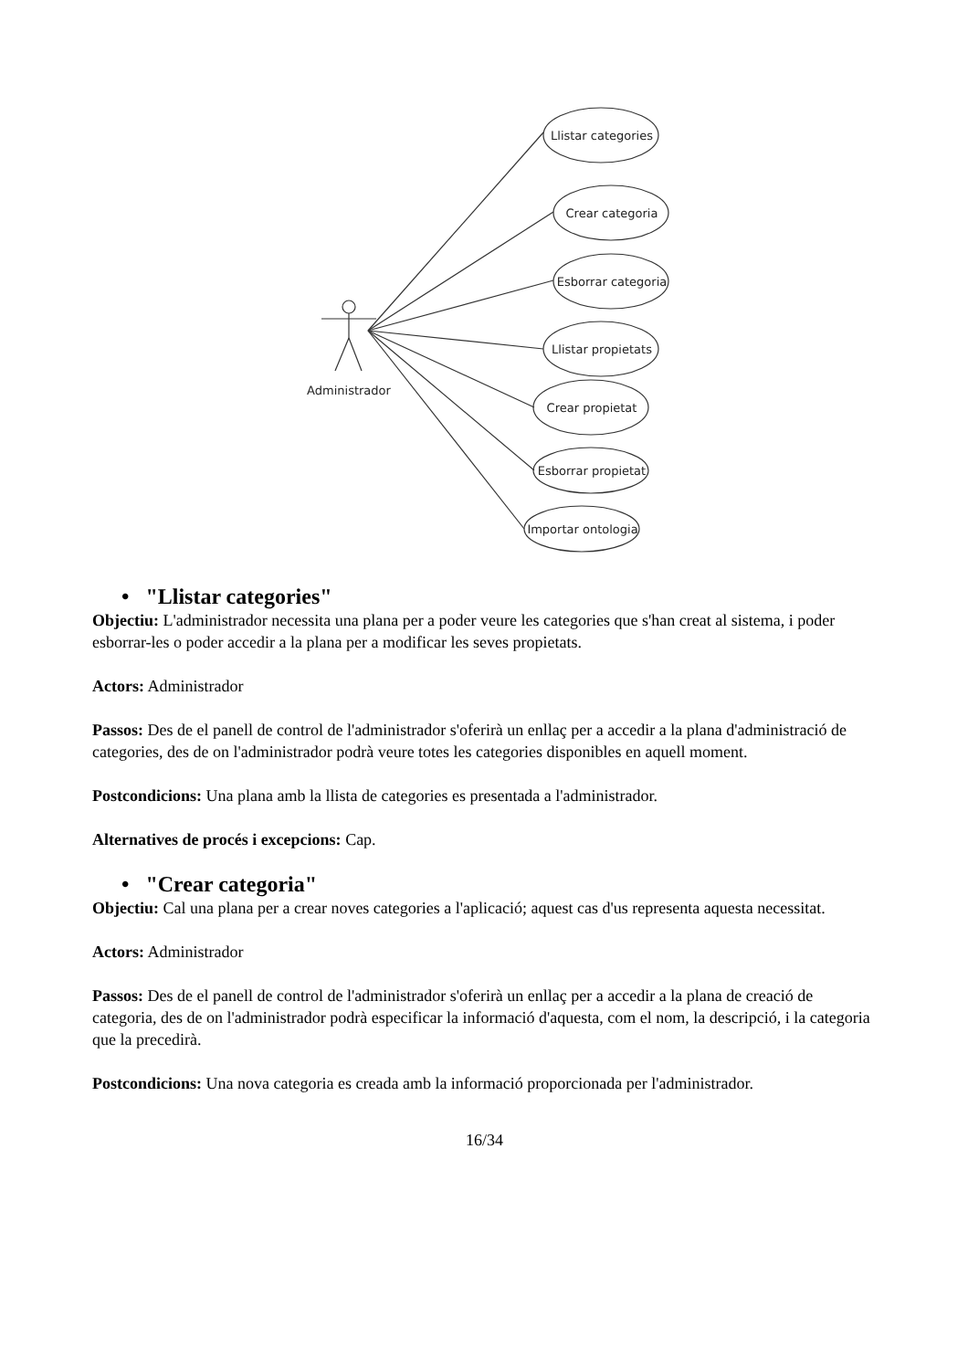Llistar categories
Crear categoria
Esborrar categoria
Llistar propietats
Crear propietat
Esborrar propietat
Importar ontologia
Administrador
• "Llistar categories"
Objectiu: L'administrador necessita una plana per a poder veure les categories que s'han creat al sistema, i poder esborrar-les o poder accedir a la plana per a modificar les seves propietats.
Actors: Administrador
Passos: Des de el panell de control de l'administrador s'oferirà un enllaç per a accedir a la plana d'administració de categories, des de on l'administrador podrà veure totes les categories disponibles en aquell moment.
Postcondicions: Una plana amb la llista de categories es presentada a l'administrador.
Alternatives de procés i excepcions: Cap.
• "Crear categoria"
Objectiu: Cal una plana per a crear noves categories a l'aplicació; aquest cas d'us representa aquesta necessitat.
Actors: Administrador
Passos: Des de el panell de control de l'administrador s'oferirà un enllaç per a accedir a la plana de creació de categoria, des de on l'administrador podrà especificar la informació d'aquesta, com el nom, la descripció, i la categoria que la precedirà.
Postcondicions: Una nova categoria es creada amb la informació proporcionada per l'administrador.
16/34